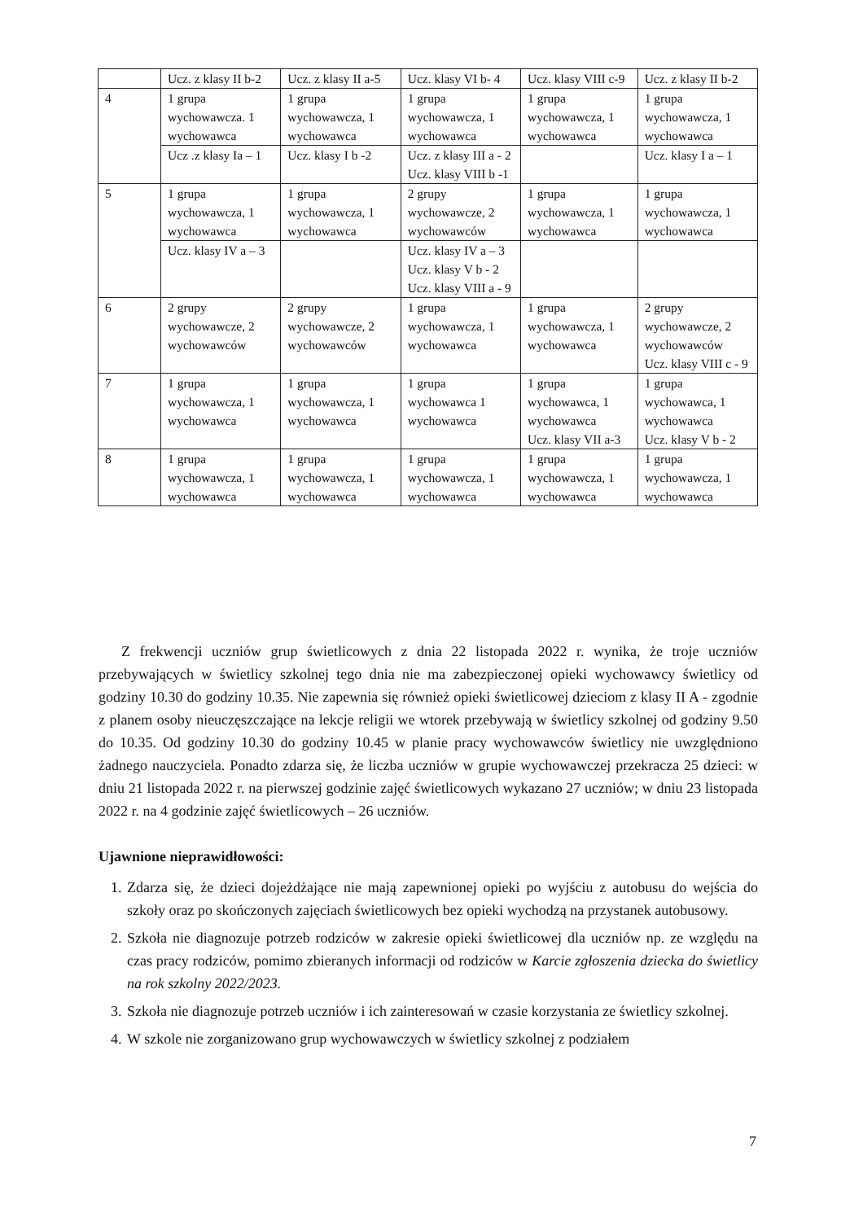| | Ucz. z klasy II b-2 | Ucz. z klasy II a-5 | Ucz. klasy VI b- 4 | Ucz. klasy VIII c-9 | Ucz. z klasy II b-2 |
| 4 | 1 grupa wychowawcza. 1 wychowawca | 1 grupa wychowawcza, 1 wychowawca | 1 grupa wychowawcza, 1 wychowawca | 1 grupa wychowawcza, 1 wychowawca | 1 grupa wychowawcza, 1 wychowawca |
| | Ucz .z klasy Ia – 1 | Ucz. klasy I b -2 | Ucz. z klasy III a - 2 Ucz. klasy VIII b -1 | | Ucz. klasy I a – 1 |
| 5 | 1 grupa wychowawcza, 1 wychowawca | 1 grupa wychowawcza, 1 wychowawca | 2 grupy wychowawcze, 2 wychowawców | 1 grupa wychowawcza, 1 wychowawca | 1 grupa wychowawcza, 1 wychowawca |
| | Ucz. klasy IV a – 3 | | Ucz. klasy IV a – 3 Ucz. klasy V b - 2 Ucz. klasy VIII a - 9 | | |
| 6 | 2 grupy wychowawcze, 2 wychowawców | 2 grupy wychowawcze, 2 wychowawców | 1 grupa wychowawcza, 1 wychowawca | 1 grupa wychowawcza, 1 wychowawca | 2 grupy wychowawcze, 2 wychowawców Ucz. klasy VIII c - 9 |
| 7 | 1 grupa wychowawcza, 1 wychowawca | 1 grupa wychowawcza, 1 wychowawca | 1 grupa wychowawca 1 wychowawca | 1 grupa wychowawca, 1 wychowawca Ucz. klasy VII a-3 | 1 grupa wychowawca, 1 wychowawca Ucz. klasy V b - 2 |
| 8 | 1 grupa wychowawcza, 1 wychowawca | 1 grupa wychowawcza, 1 wychowawca | 1 grupa wychowawcza, 1 wychowawca | 1 grupa wychowawcza, 1 wychowawca | 1 grupa wychowawcza, 1 wychowawca |
Z frekwencji uczniów grup świetlicowych z dnia 22 listopada 2022 r. wynika, że troje uczniów przebywających w świetlicy szkolnej tego dnia nie ma zabezpieczonej opieki wychowawcy świetlicy od godziny 10.30 do godziny 10.35. Nie zapewnia się również opieki świetlicowej dzieciom z klasy II A - zgodnie z planem osoby nieuczęszczające na lekcje religii we wtorek przebywają w świetlicy szkolnej od godziny 9.50 do 10.35. Od godziny 10.30 do godziny 10.45 w planie pracy wychowawców świetlicy nie uwzględniono żadnego nauczyciela. Ponadto zdarza się, że liczba uczniów w grupie wychowawczej przekracza 25 dzieci: w dniu 21 listopada 2022 r. na pierwszej godzinie zajęć świetlicowych wykazano 27 uczniów; w dniu 23 listopada 2022 r. na 4 godzinie zajęć świetlicowych – 26 uczniów.
Ujawnione nieprawidłowości:
1. Zdarza się, że dzieci dojeżdżające nie mają zapewnionej opieki po wyjściu z autobusu do wejścia do szkoły oraz po skończonych zajęciach świetlicowych bez opieki wychodzą na przystanek autobusowy.
2. Szkoła nie diagnozuje potrzeb rodziców w zakresie opieki świetlicowej dla uczniów np. ze względu na czas pracy rodziców, pomimo zbieranych informacji od rodziców w Karcie zgłoszenia dziecka do świetlicy na rok szkolny 2022/2023.
3. Szkoła nie diagnozuje potrzeb uczniów i ich zainteresowań w czasie korzystania ze świetlicy szkolnej.
4. W szkole nie zorganizowano grup wychowawczych w świetlicy szkolnej z podziałem
7